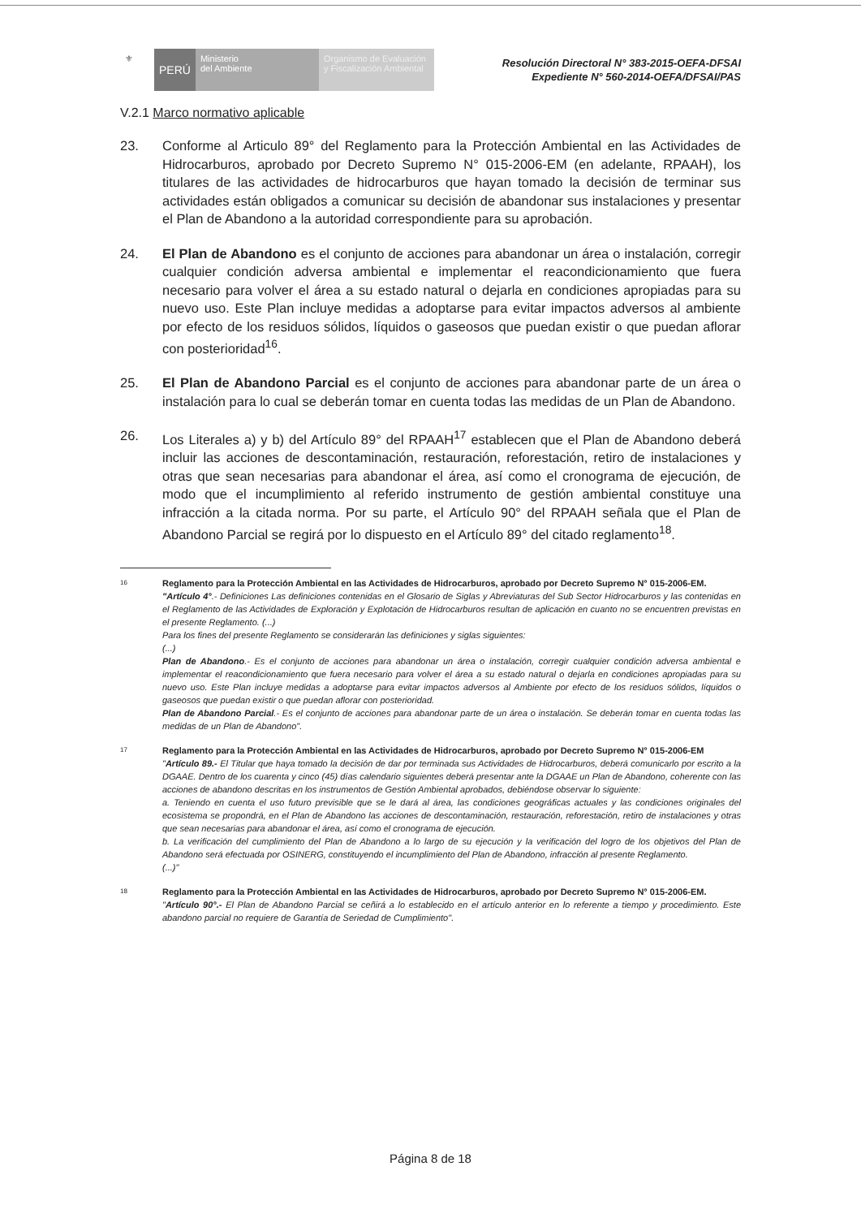⚜
PERÚ
Ministerio
del Ambiente
Organismo de Evaluación y Fiscalización Ambiental
Resolución Directoral N° 383-2015-OEFA-DFSAI
Expediente N° 560-2014-OEFA/DFSAI/PAS
V.2.1 Marco normativo aplicable
23. Conforme al Articulo 89° del Reglamento para la Protección Ambiental en las Actividades de Hidrocarburos, aprobado por Decreto Supremo N° 015-2006-EM (en adelante, RPAAH), los titulares de las actividades de hidrocarburos que hayan tomado la decisión de terminar sus actividades están obligados a comunicar su decisión de abandonar sus instalaciones y presentar el Plan de Abandono a la autoridad correspondiente para su aprobación.
24. El Plan de Abandono es el conjunto de acciones para abandonar un área o instalación, corregir cualquier condición adversa ambiental e implementar el reacondicionamiento que fuera necesario para volver el área a su estado natural o dejarla en condiciones apropiadas para su nuevo uso. Este Plan incluye medidas a adoptarse para evitar impactos adversos al ambiente por efecto de los residuos sólidos, líquidos o gaseosos que puedan existir o que puedan aflorar con posterioridad<sup>16</sup>.
25. El Plan de Abandono Parcial es el conjunto de acciones para abandonar parte de un área o instalación para lo cual se deberán tomar en cuenta todas las medidas de un Plan de Abandono.
26. Los Literales a) y b) del Artículo 89° del RPAAH<sup>17</sup> establecen que el Plan de Abandono deberá incluir las acciones de descontaminación, restauración, reforestación, retiro de instalaciones y otras que sean necesarias para abandonar el área, así como el cronograma de ejecución, de modo que el incumplimiento al referido instrumento de gestión ambiental constituye una infracción a la citada norma. Por su parte, el Artículo 90° del RPAAH señala que el Plan de Abandono Parcial se regirá por lo dispuesto en el Artículo 89° del citado reglamento<sup>18</sup>.
16 Reglamento para la Protección Ambiental en las Actividades de Hidrocarburos, aprobado por Decreto Supremo N° 015-2006-EM.
"Artículo 4°.- Definiciones Las definiciones contenidas en el Glosario de Siglas y Abreviaturas del Sub Sector Hidrocarburos y las contenidas en el Reglamento de las Actividades de Exploración y Explotación de Hidrocarburos resultan de aplicación en cuanto no se encuentren previstas en el presente Reglamento. (...)
Para los fines del presente Reglamento se considerarán las definiciones y siglas siguientes:
(...)
Plan de Abandono.- Es el conjunto de acciones para abandonar un área o instalación, corregir cualquier condición adversa ambiental e implementar el reacondicionamiento que fuera necesario para volver el área a su estado natural o dejarla en condiciones apropiadas para su nuevo uso. Este Plan incluye medidas a adoptarse para evitar impactos adversos al Ambiente por efecto de los residuos sólidos, líquidos o gaseosos que puedan existir o que puedan aflorar con posterioridad.
Plan de Abandono Parcial.- Es el conjunto de acciones para abandonar parte de un área o instalación. Se deberán tomar en cuenta todas las medidas de un Plan de Abandono".
17 Reglamento para la Protección Ambiental en las Actividades de Hidrocarburos, aprobado por Decreto Supremo N° 015-2006-EM
"Artículo 89.- El Titular que haya tomado la decisión de dar por terminada sus Actividades de Hidrocarburos, deberá comunicarlo por escrito a la DGAAE. Dentro de los cuarenta y cinco (45) días calendario siguientes deberá presentar ante la DGAAE un Plan de Abandono, coherente con las acciones de abandono descritas en los instrumentos de Gestión Ambiental aprobados, debiéndose observar lo siguiente:
a. Teniendo en cuenta el uso futuro previsible que se le dará al área, las condiciones geográficas actuales y las condiciones originales del ecosistema se propondrá, en el Plan de Abandono las acciones de descontaminación, restauración, reforestación, retiro de instalaciones y otras que sean necesarias para abandonar el área, así como el cronograma de ejecución.
b. La verificación del cumplimiento del Plan de Abandono a lo largo de su ejecución y la verificación del logro de los objetivos del Plan de Abandono será efectuada por OSINERG, constituyendo el incumplimiento del Plan de Abandono, infracción al presente Reglamento.
(...)"
18 Reglamento para la Protección Ambiental en las Actividades de Hidrocarburos, aprobado por Decreto Supremo N° 015-2006-EM.
"Artículo 90°.- El Plan de Abandono Parcial se ceñirá a lo establecido en el artículo anterior en lo referente a tiempo y procedimiento. Este abandono parcial no requiere de Garantía de Seriedad de Cumplimiento".
Página 8 de 18